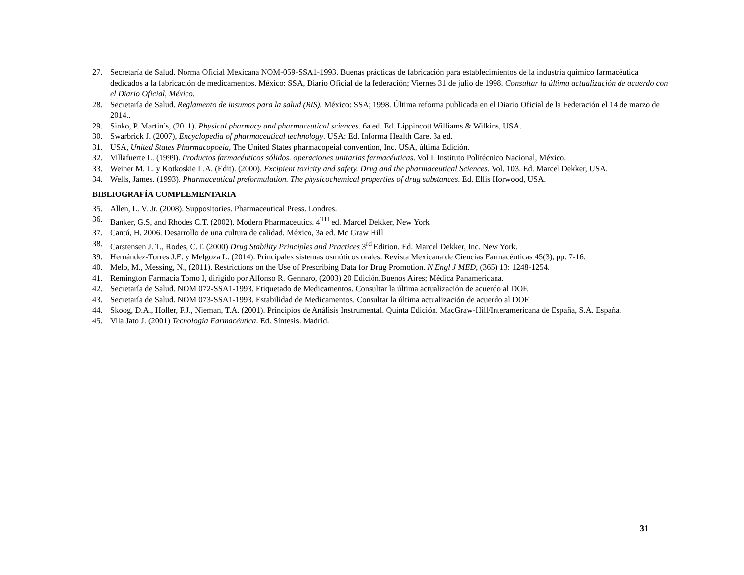27. Secretaría de Salud. Norma Oficial Mexicana NOM-059-SSA1-1993. Buenas prácticas de fabricación para establecimientos de la industria químico farmacéutica dedicados a la fabricación de medicamentos. México: SSA, Diario Oficial de la federación; Viernes 31 de julio de 1998. Consultar la última actualización de acuerdo con el Diario Oficial, México.
28. Secretaría de Salud. Reglamento de insumos para la salud (RIS). México: SSA; 1998. Última reforma publicada en el Diario Oficial de la Federación el 14 de marzo de 2014..
29. Sinko, P. Martin’s, (2011). Physical pharmacy and pharmaceutical sciences. 6a ed. Ed. Lippincott Williams & Wilkins, USA.
30. Swarbrick J. (2007), Encyclopedia of pharmaceutical technology. USA: Ed. Informa Health Care. 3a ed.
31. USA, United States Pharmacopoeia, The United States pharmacopeial convention, Inc. USA, última Edición.
32. Villafuerte L. (1999). Productos farmacéuticos sólidos. operaciones unitarias farmacéuticas. Vol I. Instituto Politécnico Nacional, México.
33. Weiner M. L. y Kotkoskie L.A. (Edit). (2000). Excipient toxicity and safety. Drug and the pharmaceutical Sciences. Vol. 103. Ed. Marcel Dekker, USA.
34. Wells, James. (1993). Pharmaceutical preformulation. The physicochemical properties of drug substances. Ed. Ellis Horwood, USA.
BIBLIOGRAFÍA COMPLEMENTARIA
35. Allen, L. V. Jr. (2008). Suppositories. Pharmaceutical Press. Londres.
36. Banker, G.S, and Rhodes C.T. (2002). Modern Pharmaceutics. 4<sup>TH</sup> ed. Marcel Dekker, New York
37. Cantú, H. 2006. Desarrollo de una cultura de calidad. México, 3a ed. Mc Graw Hill
38. Carstensen J. T., Rodes, C.T. (2000) Drug Stability Principles and Practices 3<sup>rd</sup> Edition. Ed. Marcel Dekker, Inc. New York.
39. Hernández-Torres J.E. y Melgoza L. (2014). Principales sistemas osmóticos orales. Revista Mexicana de Ciencias Farmacéuticas 45(3), pp. 7-16.
40. Melo, M., Messing, N., (2011). Restrictions on the Use of Prescribing Data for Drug Promotion. N Engl J MED, (365) 13: 1248-1254.
41. Remington Farmacia Tomo I, dirigido por Alfonso R. Gennaro, (2003) 20 Edición.Buenos Aires; Médica Panamericana.
42. Secretaría de Salud. NOM 072-SSA1-1993. Etiquetado de Medicamentos. Consultar la última actualización de acuerdo al DOF.
43. Secretaría de Salud. NOM 073-SSA1-1993. Estabilidad de Medicamentos. Consultar la última actualización de acuerdo al DOF
44. Skoog, D.A., Holler, F.J., Nieman, T.A. (2001). Principios de Análisis Instrumental. Quinta Edición. MacGraw-Hill/Interamericana de España, S.A. España.
45. Vila Jato J. (2001) Tecnología Farmacéutica. Ed. Síntesis. Madrid.
31